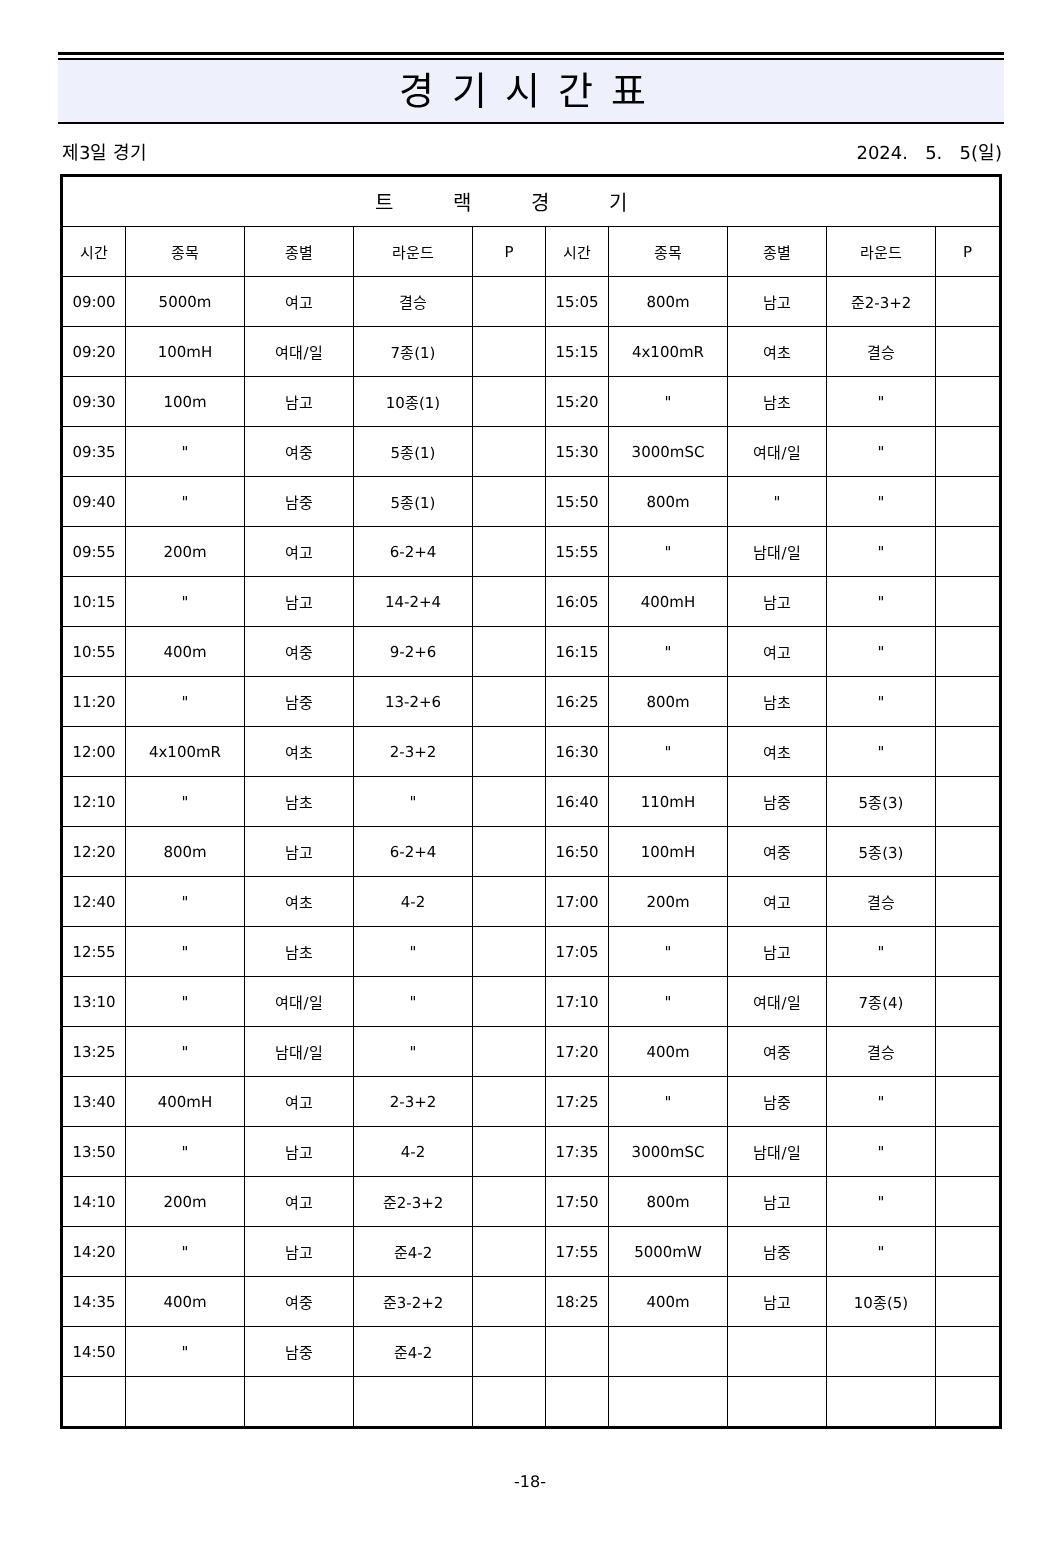경기시간표
제3일 경기 2024. 5. 5(일)
| 트랙경기 | | | | | | | | | |
| --- | --- | --- | --- | --- | --- | --- | --- | --- | --- |
| 시간 | 종목 | 종별 | 라운드 | P | 시간 | 종목 | 종별 | 라운드 | P |
| 09:00 | 5000m | 여고 | 결승 | | 15:05 | 800m | 남고 | 준2-3+2 | |
| 09:20 | 100mH | 여대/일 | 7종(1) | | 15:15 | 4x100mR | 여초 | 결승 | |
| 09:30 | 100m | 남고 | 10종(1) | | 15:20 | " | 남초 | " | |
| 09:35 | " | 여중 | 5종(1) | | 15:30 | 3000mSC | 여대/일 | " | |
| 09:40 | " | 남중 | 5종(1) | | 15:50 | 800m | " | " | |
| 09:55 | 200m | 여고 | 6-2+4 | | 15:55 | " | 남대/일 | " | |
| 10:15 | " | 남고 | 14-2+4 | | 16:05 | 400mH | 남고 | " | |
| 10:55 | 400m | 여중 | 9-2+6 | | 16:15 | " | 여고 | " | |
| 11:20 | " | 남중 | 13-2+6 | | 16:25 | 800m | 남초 | " | |
| 12:00 | 4x100mR | 여초 | 2-3+2 | | 16:30 | " | 여초 | " | |
| 12:10 | " | 남초 | " | | 16:40 | 110mH | 남중 | 5종(3) | |
| 12:20 | 800m | 남고 | 6-2+4 | | 16:50 | 100mH | 여중 | 5종(3) | |
| 12:40 | " | 여초 | 4-2 | | 17:00 | 200m | 여고 | 결승 | |
| 12:55 | " | 남초 | " | | 17:05 | " | 남고 | " | |
| 13:10 | " | 여대/일 | " | | 17:10 | " | 여대/일 | 7종(4) | |
| 13:25 | " | 남대/일 | " | | 17:20 | 400m | 여중 | 결승 | |
| 13:40 | 400mH | 여고 | 2-3+2 | | 17:25 | " | 남중 | " | |
| 13:50 | " | 남고 | 4-2 | | 17:35 | 3000mSC | 남대/일 | " | |
| 14:10 | 200m | 여고 | 준2-3+2 | | 17:50 | 800m | 남고 | " | |
| 14:20 | " | 남고 | 준4-2 | | 17:55 | 5000mW | 남중 | " | |
| 14:35 | 400m | 여중 | 준3-2+2 | | 18:25 | 400m | 남고 | 10종(5) | |
| 14:50 | " | 남중 | 준4-2 | | | | | | |
-18-